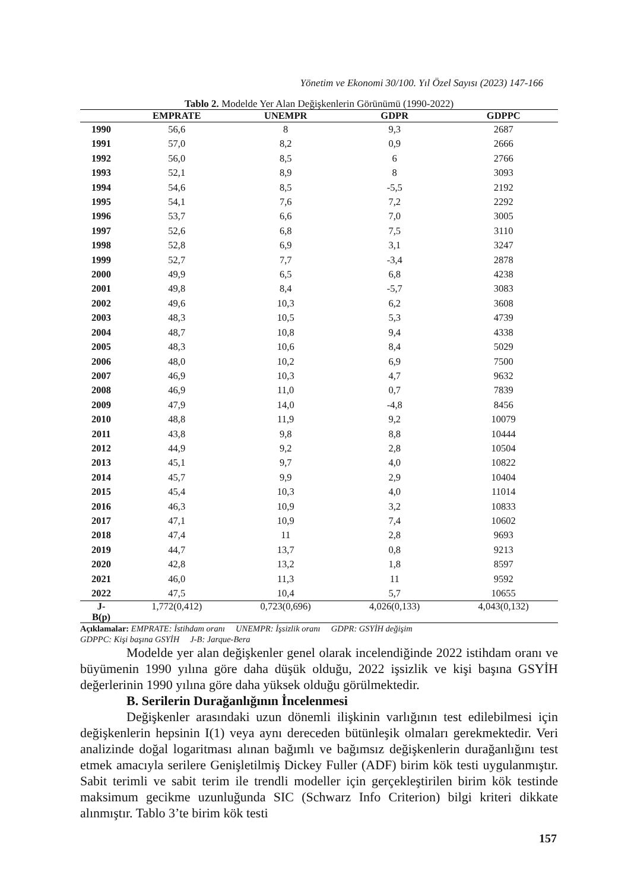Yönetim ve Ekonomi 30/100. Yıl Özel Sayısı (2023) 147-166
Tablo 2. Modelde Yer Alan Değişkenlerin Görünümü (1990-2022)
| | EMPRATE | UNEMPR | GDPR | GDPPC |
| --- | --- | --- | --- | --- |
| 1990 | 56,6 | 8 | 9,3 | 2687 |
| 1991 | 57,0 | 8,2 | 0,9 | 2666 |
| 1992 | 56,0 | 8,5 | 6 | 2766 |
| 1993 | 52,1 | 8,9 | 8 | 3093 |
| 1994 | 54,6 | 8,5 | -5,5 | 2192 |
| 1995 | 54,1 | 7,6 | 7,2 | 2292 |
| 1996 | 53,7 | 6,6 | 7,0 | 3005 |
| 1997 | 52,6 | 6,8 | 7,5 | 3110 |
| 1998 | 52,8 | 6,9 | 3,1 | 3247 |
| 1999 | 52,7 | 7,7 | -3,4 | 2878 |
| 2000 | 49,9 | 6,5 | 6,8 | 4238 |
| 2001 | 49,8 | 8,4 | -5,7 | 3083 |
| 2002 | 49,6 | 10,3 | 6,2 | 3608 |
| 2003 | 48,3 | 10,5 | 5,3 | 4739 |
| 2004 | 48,7 | 10,8 | 9,4 | 4338 |
| 2005 | 48,3 | 10,6 | 8,4 | 5029 |
| 2006 | 48,0 | 10,2 | 6,9 | 7500 |
| 2007 | 46,9 | 10,3 | 4,7 | 9632 |
| 2008 | 46,9 | 11,0 | 0,7 | 7839 |
| 2009 | 47,9 | 14,0 | -4,8 | 8456 |
| 2010 | 48,8 | 11,9 | 9,2 | 10079 |
| 2011 | 43,8 | 9,8 | 8,8 | 10444 |
| 2012 | 44,9 | 9,2 | 2,8 | 10504 |
| 2013 | 45,1 | 9,7 | 4,0 | 10822 |
| 2014 | 45,7 | 9,9 | 2,9 | 10404 |
| 2015 | 45,4 | 10,3 | 4,0 | 11014 |
| 2016 | 46,3 | 10,9 | 3,2 | 10833 |
| 2017 | 47,1 | 10,9 | 7,4 | 10602 |
| 2018 | 47,4 | 11 | 2,8 | 9693 |
| 2019 | 44,7 | 13,7 | 0,8 | 9213 |
| 2020 | 42,8 | 13,2 | 1,8 | 8597 |
| 2021 | 46,0 | 11,3 | 11 | 9592 |
| 2022 | 47,5 | 10,4 | 5,7 | 10655 |
| J- B(p) | 1,772(0,412) | 0,723(0,696) | 4,026(0,133) | 4,043(0,132) |
Açıklamalar: EMPRATE: İstihdam oranı UNEMPR: İşsizlik oranı GDPR: GSYİH değişim
GDPPC: Kişi başına GSYİH J-B: Jarque-Bera
Modelde yer alan değişkenler genel olarak incelendiğinde 2022 istihdam oranı ve büyümenin 1990 yılına göre daha düşük olduğu, 2022 işsizlik ve kişi başına GSYİH değerlerinin 1990 yılına göre daha yüksek olduğu görülmektedir.
B. Serilerin Durağanlığının İncelenmesi
Değişkenler arasındaki uzun dönemli ilişkinin varlığının test edilebilmesi için değişkenlerin hepsinin I(1) veya aynı dereceden bütünleşik olmaları gerekmektedir. Veri analizinde doğal logaritması alınan bağımlı ve bağımsız değişkenlerin durağanlığını test etmek amacıyla serilere Genişletilmiş Dickey Fuller (ADF) birim kök testi uygulanmıştır. Sabit terimli ve sabit terim ile trendli modeller için gerçekleştirilen birim kök testinde maksimum gecikme uzunluğunda SIC (Schwarz Info Criterion) bilgi kriteri dikkate alınmıştır. Tablo 3’te birim kök testi
157